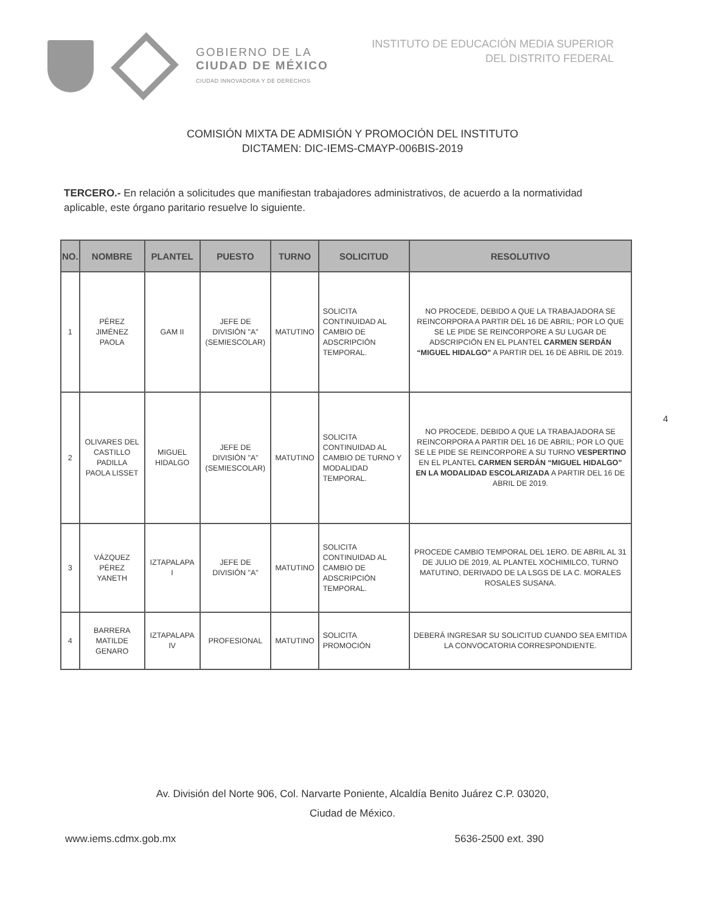GOBIERNO DE LA
CIUDAD DE MÉXICO
CIUDAD INNOVADORA Y DE DERECHOS
INSTITUTO DE EDUCACIÓN MEDIA SUPERIOR
DEL DISTRITO FEDERAL
COMISIÓN MIXTA DE ADMISIÓN Y PROMOCIÓN DEL INSTITUTO
DICTAMEN: DIC-IEMS-CMAYP-006BIS-2019
TERCERO.- En relación a solicitudes que manifiestan trabajadores administrativos, de acuerdo a la normatividad aplicable, este órgano paritario resuelve lo siguiente.
| NO. | NOMBRE | PLANTEL | PUESTO | TURNO | SOLICITUD | RESOLUTIVO |
| --- | --- | --- | --- | --- | --- | --- |
| 1 | PÉREZ JIMÉNEZ PAOLA | GAM II | JEFE DE DIVISIÓN "A" (SEMIESCOLAR) | MATUTINO | SOLICITA CONTINUIDAD AL CAMBIO DE ADSCRIPCIÓN TEMPORAL. | NO PROCEDE, DEBIDO A QUE LA TRABAJADORA SE REINCORPORA A PARTIR DEL 16 DE ABRIL; POR LO QUE SE LE PIDE SE REINCORPORE A SU LUGAR DE ADSCRIPCIÓN EN EL PLANTEL CARMEN SERDÁN “MIGUEL HIDALGO” A PARTIR DEL 16 DE ABRIL DE 2019. |
| 2 | OLIVARES DEL CASTILLO PADILLA PAOLA LISSET | MIGUEL HIDALGO | JEFE DE DIVISIÓN "A" (SEMIESCOLAR) | MATUTINO | SOLICITA CONTINUIDAD AL CAMBIO DE TURNO Y MODALIDAD TEMPORAL. | NO PROCEDE, DEBIDO A QUE LA TRABAJADORA SE REINCORPORA A PARTIR DEL 16 DE ABRIL; POR LO QUE SE LE PIDE SE REINCORPORE A SU TURNO VESPERTINO EN EL PLANTEL CARMEN SERDÁN “MIGUEL HIDALGO” EN LA MODALIDAD ESCOLARIZADA A PARTIR DEL 16 DE ABRIL DE 2019. |
| 3 | VÁZQUEZ PÉREZ YANETH | IZTAPALAPA I | JEFE DE DIVISIÓN "A" | MATUTINO | SOLICITA CONTINUIDAD AL CAMBIO DE ADSCRIPCIÓN TEMPORAL. | PROCEDE CAMBIO TEMPORAL DEL 1ERO. DE ABRIL AL 31 DE JULIO DE 2019, AL PLANTEL XOCHIMILCO, TURNO MATUTINO, DERIVADO DE LA LSGS DE LA C. MORALES ROSALES SUSANA. |
| 4 | BARRERA MATILDE GENARO | IZTAPALAPA IV | PROFESIONAL | MATUTINO | SOLICITA PROMOCIÓN | DEBERÁ INGRESAR SU SOLICITUD CUANDO SEA EMITIDA LA CONVOCATORIA CORRESPONDIENTE. |
4
Av. División del Norte 906, Col. Narvarte Poniente, Alcaldía Benito Juárez C.P. 03020,
Ciudad de México.
www.iems.cdmx.gob.mx 5636-2500 ext. 390